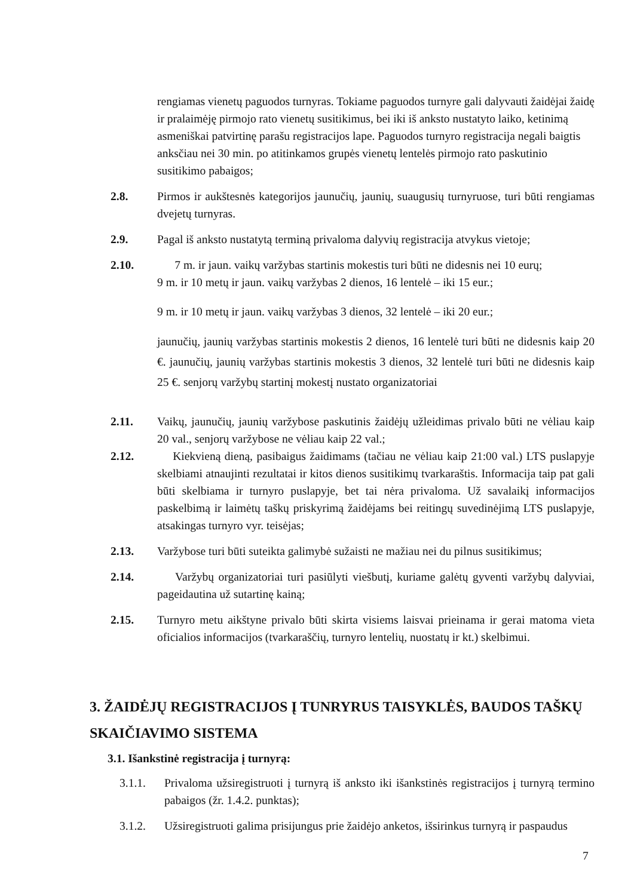rengiamas vienetų paguodos turnyras. Tokiame paguodos turnyre gali dalyvauti žaidėjai žaidę ir pralaimėję pirmojo rato vienetų susitikimus, bei iki iš anksto nustatyto laiko, ketinimą asmeniškai patvirtinę parašu registracijos lape. Paguodos turnyro registracija negali baigtis anksčiau nei 30 min. po atitinkamos grupės vienetų lentelės pirmojo rato paskutinio susitikimo pabaigos;
2.8. Pirmos ir aukštesnės kategorijos jaunučių, jaunių, suaugusių turnyruose, turi būti rengiamas dvejetų turnyras.
2.9. Pagal iš anksto nustatytą terminą privaloma dalyvių registracija atvykus vietoje;
2.10. 7 m. ir jaun. vaikų varžybas startinis mokestis turi būti ne didesnis nei 10 eurų;
9 m. ir 10 metų ir jaun. vaikų varžybas 2 dienos, 16 lentelė – iki 15 eur.;
9 m. ir 10 metų ir jaun. vaikų varžybas 3 dienos, 32 lentelė – iki 20 eur.;
jaunučių, jaunių varžybas startinis mokestis 2 dienos, 16 lentelė turi būti ne didesnis kaip 20 €. jaunučių, jaunių varžybas startinis mokestis 3 dienos, 32 lentelė turi būti ne didesnis kaip 25 €. senjorų varžybų startinį mokestį nustato organizatoriai
2.11. Vaikų, jaunučių, jaunių varžybose paskutinis žaidėjų užleidimas privalo būti ne vėliau kaip 20 val., senjorų varžybose ne vėliau kaip 22 val.;
2.12. Kiekvieną dieną, pasibaigus žaidimams (tačiau ne vėliau kaip 21:00 val.) LTS puslapyje skelbiami atnaujinti rezultatai ir kitos dienos susitikimų tvarkaraštis. Informacija taip pat gali būti skelbiama ir turnyro puslapyje, bet tai nėra privaloma. Už savalaikį informacijos paskelbimą ir laimėtų taškų priskyrimą žaidėjams bei reitingų suvedinėjimą LTS puslapyje, atsakingas turnyro vyr. teisėjas;
2.13. Varžybose turi būti suteikta galimybė sužaisti ne mažiau nei du pilnus susitikimus;
2.14. Varžybų organizatoriai turi pasiūlyti viešbutį, kuriame galėtų gyventi varžybų dalyviai, pageidautina už sutartinę kainą;
2.15. Turnyro metu aikštyne privalo būti skirta visiems laisvai prieinama ir gerai matoma vieta oficialios informacijos (tvarkaraščių, turnyro lentelių, nuostatų ir kt.) skelbimui.
3. ŽAIDĖJŲ REGISTRACIJOS Į TUNRYRUS TAISYKLĖS, BAUDOS TAŠKŲ SKAIČIAVIMO SISTEMA
3.1. Išankstinė registracija į turnyrą:
3.1.1. Privaloma užsiregistruoti į turnyrą iš anksto iki išankstinės registracijos į turnyrą termino pabaigos (žr. 1.4.2. punktas);
3.1.2. Užsiregistruoti galima prisijungus prie žaidėjo anketos, išsirinkus turnyrą ir paspaudus
7